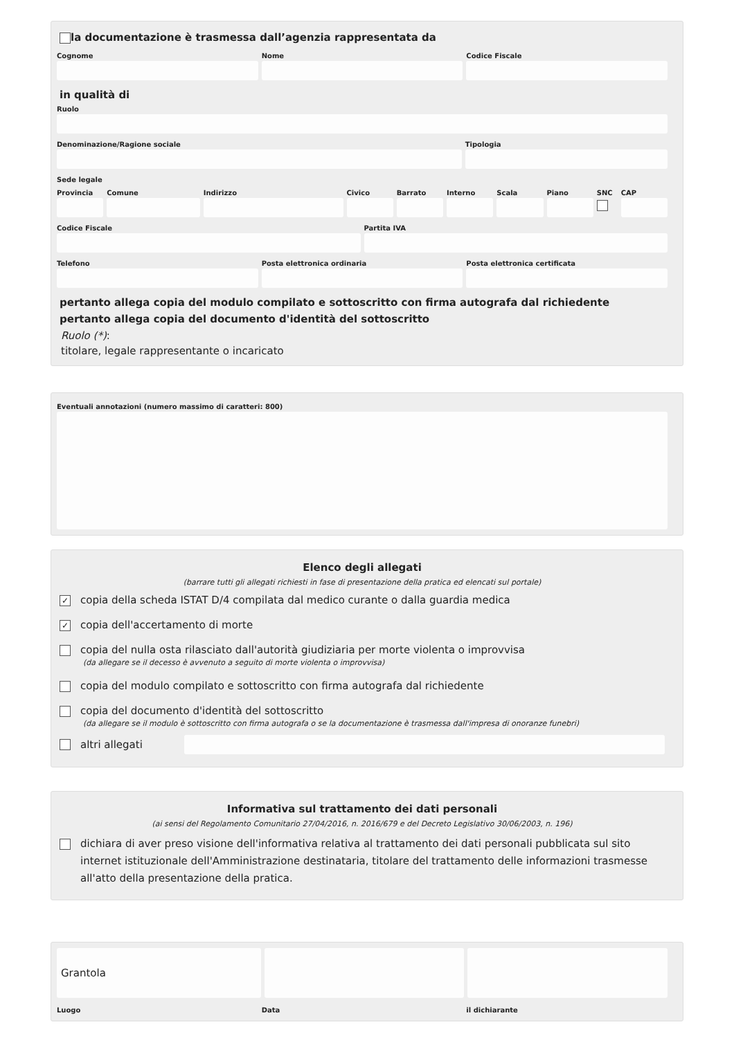la documentazione è trasmessa dall’agenzia rappresentata da
Cognome Nome Codice Fiscale
in qualità di
Ruolo
Denominazione/Ragione sociale Tipologia
Sede legale
Provincia Comune Indirizzo Civico Barrato Interno Scala Piano SNC CAP
Codice Fiscale Partita IVA
Telefono Posta elettronica ordinaria Posta elettronica certificata
pertanto allega copia del modulo compilato e sottoscritto con firma autografa dal richiedente
pertanto allega copia del documento d'identità del sottoscritto
Ruolo (*):
titolare, legale rappresentante o incaricato
Eventuali annotazioni (numero massimo di caratteri: 800)
Elenco degli allegati
(barrare tutti gli allegati richiesti in fase di presentazione della pratica ed elencati sul portale)
✓ copia della scheda ISTAT D/4 compilata dal medico curante o dalla guardia medica
✓ copia dell'accertamento di morte
copia del nulla osta rilasciato dall'autorità giudiziaria per morte violenta o improvvisa
(da allegare se il decesso è avvenuto a seguito di morte violenta o improvvisa)
copia del modulo compilato e sottoscritto con firma autografa dal richiedente
copia del documento d'identità del sottoscritto
(da allegare se il modulo è sottoscritto con firma autografa o se la documentazione è trasmessa dall'impresa di onoranze funebri)
altri allegati
Informativa sul trattamento dei dati personali
(ai sensi del Regolamento Comunitario 27/04/2016, n. 2016/679 e del Decreto Legislativo 30/06/2003, n. 196)
dichiara di aver preso visione dell'informativa relativa al trattamento dei dati personali pubblicata sul sito internet istituzionale dell'Amministrazione destinataria, titolare del trattamento delle informazioni trasmesse all'atto della presentazione della pratica.
Grantola
Luogo Data il dichiarante